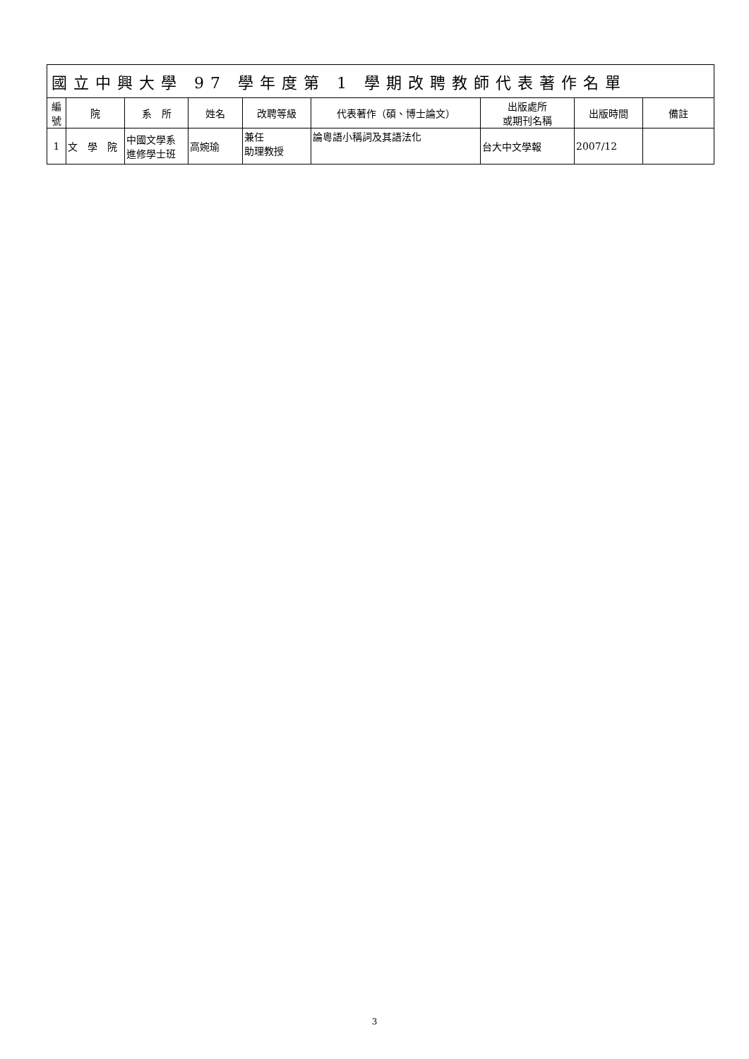| 國立中興大學 97 學年度第 1 學期改聘教師代表著作名單 | | | | | | | | |
| --- | --- | --- | --- | --- | --- | --- | --- | --- |
| 編號 | 院 | 系 所 | 姓名 | 改聘等級 | 代表著作（碩、博士論文） | 出版處所 或期刊名稱 | 出版時間 | 備註 |
| 1 | 文 學 院 | 中國文學系 進修學士班 | 高婉瑜 | 兼任 助理教授 | 論粵語小稱詞及其語法化 | 台大中文學報 | 2007/12 | |
3